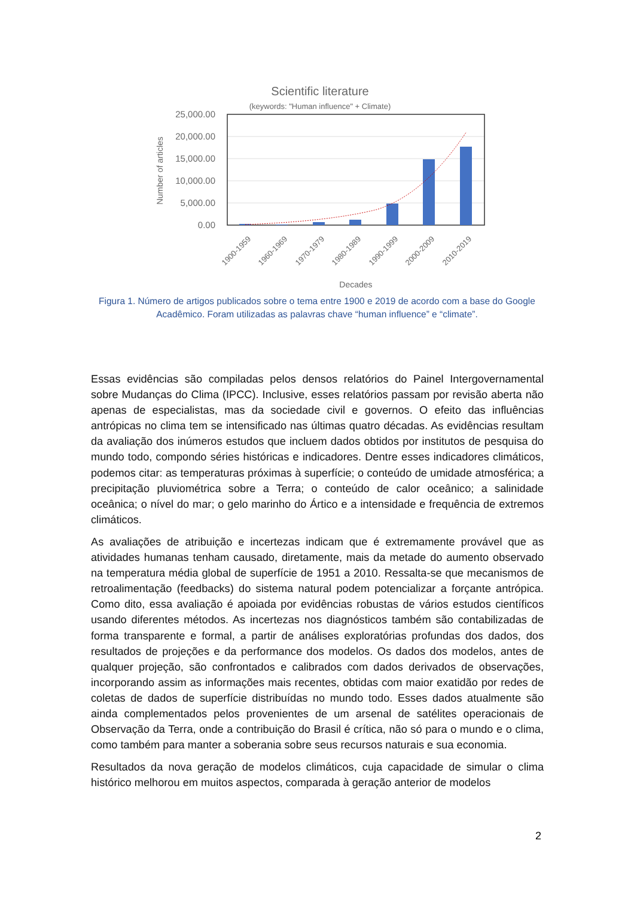Scientific literature
(keywords: "Human influence" + Climate)
25,000.00
20,000.00
15,000.00
10,000.00
5,000.00
0.00
Number of articles
1900-1959
1960-1969
1970-1979
1980-1989
1990-1999
2000-2009
2010-2019
Decades
Figura 1. Número de artigos publicados sobre o tema entre 1900 e 2019 de acordo com a base do Google Acadêmico. Foram utilizadas as palavras chave “human influence” e “climate”.
Essas evidências são compiladas pelos densos relatórios do Painel Intergovernamental sobre Mudanças do Clima (IPCC). Inclusive, esses relatórios passam por revisão aberta não apenas de especialistas, mas da sociedade civil e governos. O efeito das influências antrópicas no clima tem se intensificado nas últimas quatro décadas. As evidências resultam da avaliação dos inúmeros estudos que incluem dados obtidos por institutos de pesquisa do mundo todo, compondo séries históricas e indicadores. Dentre esses indicadores climáticos, podemos citar: as temperaturas próximas à superfície; o conteúdo de umidade atmosférica; a precipitação pluviométrica sobre a Terra; o conteúdo de calor oceânico; a salinidade oceânica; o nível do mar; o gelo marinho do Ártico e a intensidade e frequência de extremos climáticos.
As avaliações de atribuição e incertezas indicam que é extremamente provável que as atividades humanas tenham causado, diretamente, mais da metade do aumento observado na temperatura média global de superfície de 1951 a 2010. Ressalta-se que mecanismos de retroalimentação (feedbacks) do sistema natural podem potencializar a forçante antrópica. Como dito, essa avaliação é apoiada por evidências robustas de vários estudos científicos usando diferentes métodos. As incertezas nos diagnósticos também são contabilizadas de forma transparente e formal, a partir de análises exploratórias profundas dos dados, dos resultados de projeções e da performance dos modelos. Os dados dos modelos, antes de qualquer projeção, são confrontados e calibrados com dados derivados de observações, incorporando assim as informações mais recentes, obtidas com maior exatidão por redes de coletas de dados de superfície distribuídas no mundo todo. Esses dados atualmente são ainda complementados pelos provenientes de um arsenal de satélites operacionais de Observação da Terra, onde a contribuição do Brasil é crítica, não só para o mundo e o clima, como também para manter a soberania sobre seus recursos naturais e sua economia.
Resultados da nova geração de modelos climáticos, cuja capacidade de simular o clima histórico melhorou em muitos aspectos, comparada à geração anterior de modelos
2